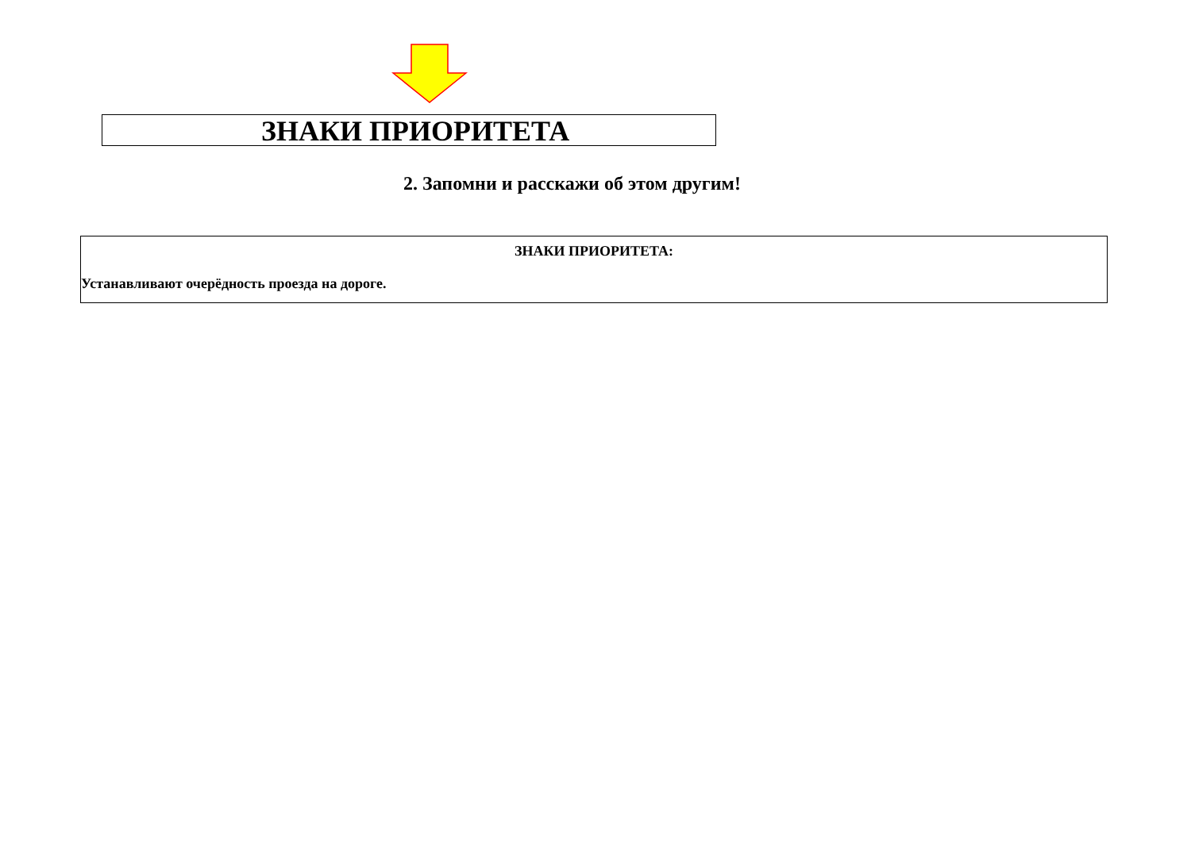ЗНАКИ ПРИОРИТЕТА
2. Запомни и расскажи об этом другим!
ЗНАКИ ПРИОРИТЕТА:
Устанавливают очерёдность проезда на дороге.